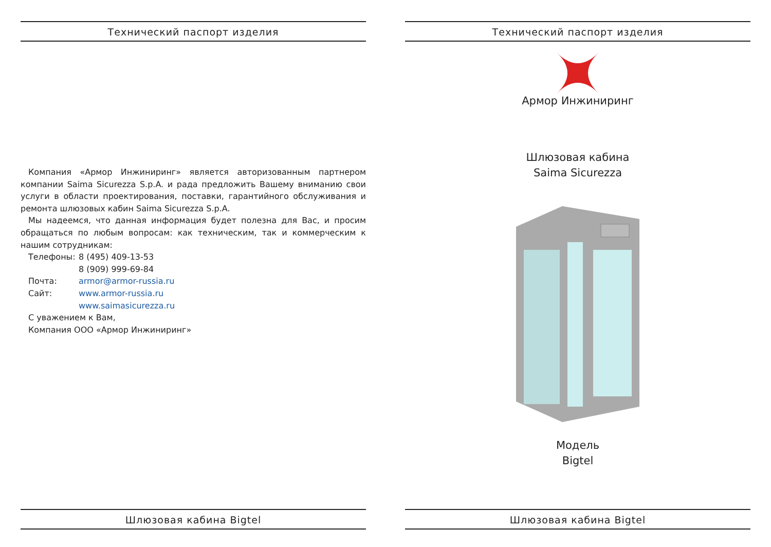Технический паспорт изделия
Компания «Армор Инжиниринг» является авторизованным партнером компании Saima Sicurezza S.p.A. и рада предложить Вашему вниманию свои услуги в области проектирования, поставки, гарантийного обслуживания и ремонта шлюзовых кабин Saima Sicurezza S.p.A.
Мы надеемся, что данная информация будет полезна для Вас, и просим обращаться по любым вопросам: как техническим, так и коммерческим к нашим сотрудникам:
Телефоны: 8 (495) 409-13-53
8 (909) 999-69-84
Почта: armor@armor-russia.ru
Сайт: www.armor-russia.ru
www.saimasicurezza.ru
С уважением к Вам,
Компания ООО «Армор Инжиниринг»
Шлюзовая кабина Bigtel
Технический паспорт изделия
Армор Инжиниринг
Шлюзовая кабина
Saima Sicurezza
Модель
Bigtel
Шлюзовая кабина Bigtel